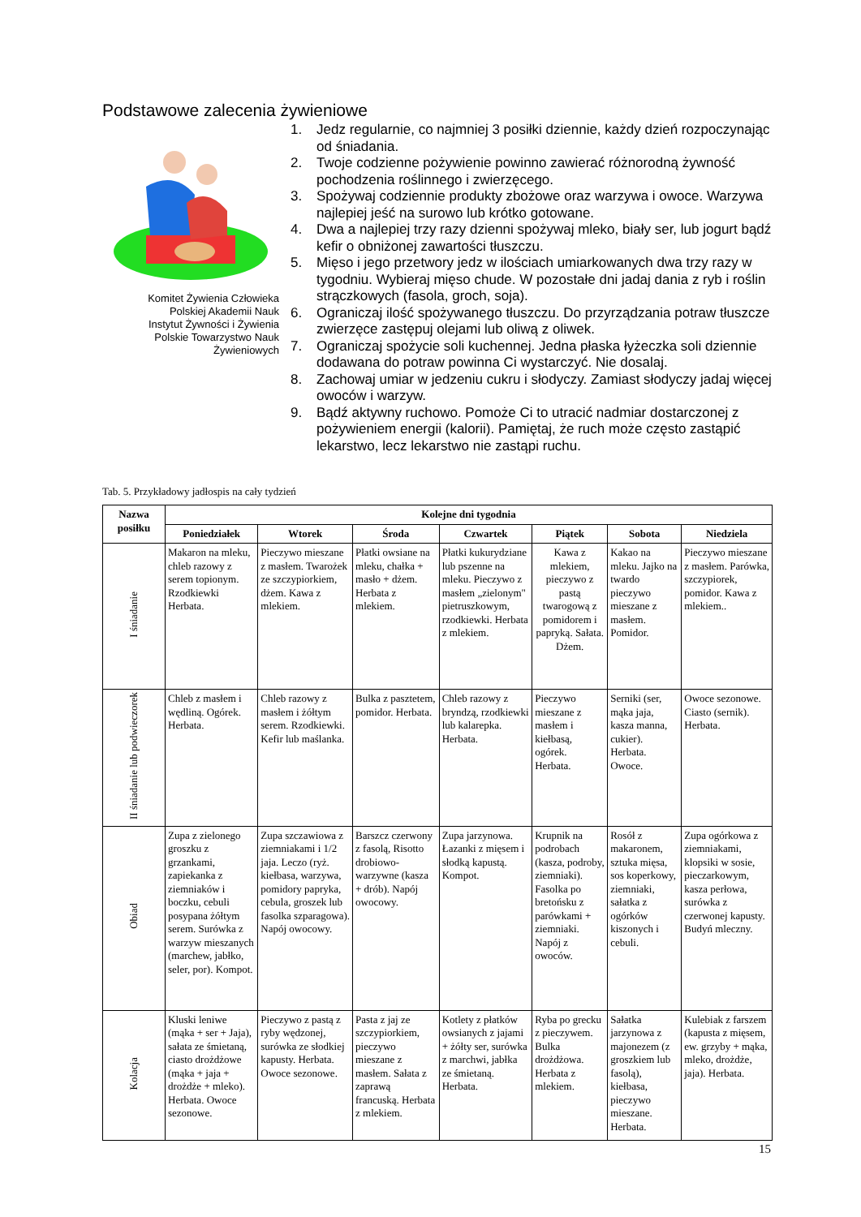Podstawowe zalecenia żywieniowe
Komitet Żywienia Człowieka
Polskiej Akademii Nauk
Instytut Żywności i Żywienia
Polskie Towarzystwo Nauk Żywieniowych
1. Jedz regularnie, co najmniej 3 posiłki dziennie, każdy dzień rozpoczynając od śniadania.
2. Twoje codzienne pożywienie powinno zawierać różnorodną żywność pochodzenia roślinnego i zwierzęcego.
3. Spożywaj codziennie produkty zbożowe oraz warzywa i owoce. Warzywa najlepiej jeść na surowo lub krótko gotowane.
4. Dwa a najlepiej trzy razy dzienni spożywaj mleko, biały ser, lub jogurt bądź kefir o obniżonej zawartości tłuszczu.
5. Mięso i jego przetwory jedz w ilościach umiarkowanych dwa trzy razy w tygodniu. Wybieraj mięso chude. W pozostałe dni jadaj dania z ryb i roślin strączkowych (fasola, groch, soja).
6. Ograniczaj ilość spożywanego tłuszczu. Do przyrządzania potraw tłuszcze zwierzęce zastępuj olejami lub oliwą z oliwek.
7. Ograniczaj spożycie soli kuchennej. Jedna płaska łyżeczka soli dziennie dodawana do potraw powinna Ci wystarczyć. Nie dosalaj.
8. Zachowaj umiar w jedzeniu cukru i słodyczy. Zamiast słodyczy jadaj więcej owoców i warzyw.
9. Bądź aktywny ruchowo. Pomoże Ci to utracić nadmiar dostarczonej z pożywieniem energii (kalorii). Pamiętaj, że ruch może często zastąpić lekarstwo, lecz lekarstwo nie zastąpi ruchu.
Tab. 5. Przykładowy jadłospis na cały tydzień
| Nazwa posiłku | Kolejne dni tygodnia | | | | | | |
| --- | --- | --- | --- | --- | --- | --- | --- |
| | Poniedziałek | Wtorek | Środa | Czwartek | Piątek | Sobota | Niedziela |
| I śniadanie | Makaron na mleku, chleb razowy z serem topionym. Rzodkiewki Herbata. | Pieczywo mieszane z masłem. Twarożek ze szczypiorkiem, dżem. Kawa z mlekiem. | Płatki owsiane na mleku, chałka + masło + dżem. Herbata z mlekiem. | Płatki kukurydziane lub pszenne na mleku. Pieczywo z masłem „zielonym" pietruszkowym, rzodkiewki. Herbata z mlekiem. | Kawa z mlekiem, pieczywo z pastą twarogową z pomidorem i papryką. Sałata. Dżem. | Kakao na mleku. Jajko na twardo pieczywo mieszane z masłem. Pomidor. | Pieczywo mieszane z masłem. Parówka, szczypiorek, pomidor. Kawa z mlekiem.. |
| II śniadanie lub podwieczorek | Chleb z masłem i wędliną. Ogórek. Herbata. | Chleb razowy z masłem i żółtym serem. Rzodkiewki. Kefir lub maślanka. | Bulka z pasztetem, pomidor. Herbata. | Chleb razowy z bryndzą, rzodkiewki lub kalarepka. Herbata. | Pieczywo mieszane z masłem i kiełbasą, ogórek. Herbata. | Serniki (ser, mąka jaja, kasza manna, cukier). Herbata. Owoce. | Owoce sezonowe. Ciasto (sernik). Herbata. |
| Obiad | Zupa z zielonego groszku z grzankami, zapiekanka z ziemniaków i boczku, cebuli posypana żółtym serem. Surówka z warzyw mieszanych (marchew, jabłko, seler, por). Kompot. | Zupa szczawiowa z ziemniakami i 1/2 jaja. Leczo (ryż. kiełbasa, warzywa, pomidory papryka, cebula, groszek lub fasolka szparagowa). Napój owocowy. | Barszcz czerwony z fasolą, Risotto drobiowo-warzywne (kasza + drób). Napój owocowy. | Zupa jarzynowa. Łazanki z mięsem i słodką kapustą. Kompot. | Krupnik na podrobach (kasza, podroby, ziemniaki). Fasolka po bretońsku z parówkami + ziemniaki. Napój z owoców. | Rosół z makaronem, sztuka mięsa, sos koperkowy, ziemniaki, sałatka z ogórków kiszonych i cebuli. | Zupa ogórkowa z ziemniakami, klopsiki w sosie, pieczarkowym, kasza perłowa, surówka z czerwonej kapusty. Budyń mleczny. |
| Kolacja | Kluski leniwe (mąka + ser + Jaja), sałata ze śmietaną, ciasto drożdżowe (mąka + jaja + drożdże + mleko). Herbata. Owoce sezonowe. | Pieczywo z pastą z ryby wędzonej, surówka ze słodkiej kapusty. Herbata. Owoce sezonowe. | Pasta z jaj ze szczypiorkiem, pieczywo mieszane z masłem. Sałata z zaprawą francuską. Herbata z mlekiem. | Kotlety z płatków owsianych z jajami + żółty ser, surówka z marchwi, jabłka ze śmietaną. Herbata. | Ryba po grecku z pieczywem. Bulka drożdżowa. Herbata z mlekiem. | Sałatka jarzynowa z majonezem (z groszkiem lub fasolą), kiełbasa, pieczywo mieszane. Herbata. | Kulebiak z farszem (kapusta z mięsem, ew. grzyby + mąka, mleko, drożdże, jaja). Herbata. |
15